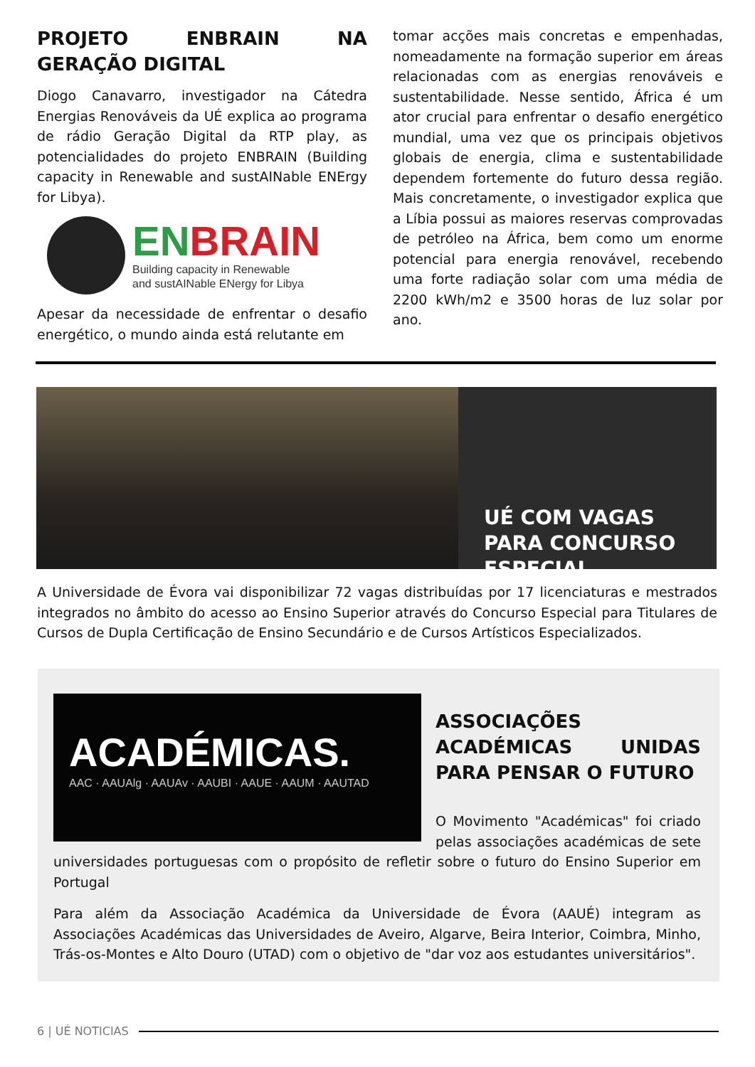PROJETO ENBRAIN NA GERAÇÃO DIGITAL
Diogo Canavarro, investigador na Cátedra Energias Renováveis da UÉ explica ao programa de rádio Geração Digital da RTP play, as potencialidades do projeto ENBRAIN (Building capacity in Renewable and sustAINable ENErgy for Libya).
EN BRAIN
Building capacity in Renewable
and sustAINable ENergy for Libya
Apesar da necessidade de enfrentar o desafio energético, o mundo ainda está relutante em
tomar acções mais concretas e empenhadas, nomeadamente na formação superior em áreas relacionadas com as energias renováveis e sustentabilidade. Nesse sentido, África é um ator crucial para enfrentar o desafio energético mundial, uma vez que os principais objetivos globais de energia, clima e sustentabilidade dependem fortemente do futuro dessa região. Mais concretamente, o investigador explica que a Líbia possui as maiores reservas comprovadas de petróleo na África, bem como um enorme potencial para energia renovável, recebendo uma forte radiação solar com uma média de 2200 kWh/m2 e 3500 horas de luz solar por ano.
UÉ COM VAGAS PARA CONCURSO ESPECIAL
A Universidade de Évora vai disponibilizar 72 vagas distribuídas por 17 licenciaturas e mestrados integrados no âmbito do acesso ao Ensino Superior através do Concurso Especial para Titulares de Cursos de Dupla Certificação de Ensino Secundário e de Cursos Artísticos Especializados.
ACADÉMICAS.
AAC · AAUAlg · AAUAv · AAUBI · AAUE · AAUM · AAUTAD
ASSOCIAÇÕES ACADÉMICAS UNIDAS PARA PENSAR O FUTURO
O Movimento "Académicas" foi criado pelas associações académicas de sete universidades portuguesas com o propósito de refletir sobre o futuro do Ensino Superior em Portugal
Para além da Associação Académica da Universidade de Évora (AAUÉ) integram as Associações Académicas das Universidades de Aveiro, Algarve, Beira Interior, Coimbra, Minho, Trás-os-Montes e Alto Douro (UTAD) com o objetivo de "dar voz aos estudantes universitários".
6 | UÉ NOTICIAS